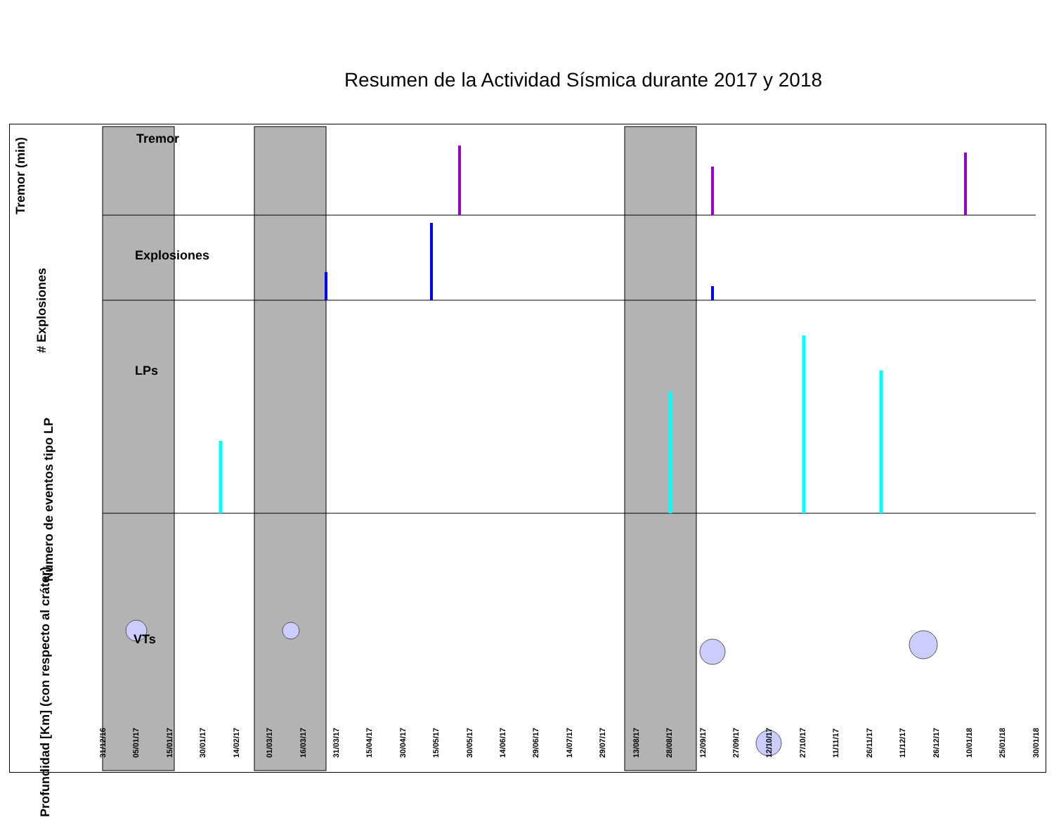Resumen de la Actividad Sísmica durante 2017 y 2018
Tremor
Explosiones
LPs
VTs
Tremor (min)
# Explosiones
Número de eventos tipo LP
Profundidad [Km] (con respecto al cráter)
31/12/16 05/01/17 15/01/17 30/01/17 14/02/17 01/03/17 16/03/17 31/03/17 15/04/17 30/04/17 15/05/17 30/05/17 14/06/17 29/06/17 14/07/17 29/07/17 13/08/17 28/08/17 12/09/17 27/09/17 12/10/17 27/10/17 11/11/17 26/11/17 11/12/17 26/12/17 10/01/18 25/01/18 30/01/18